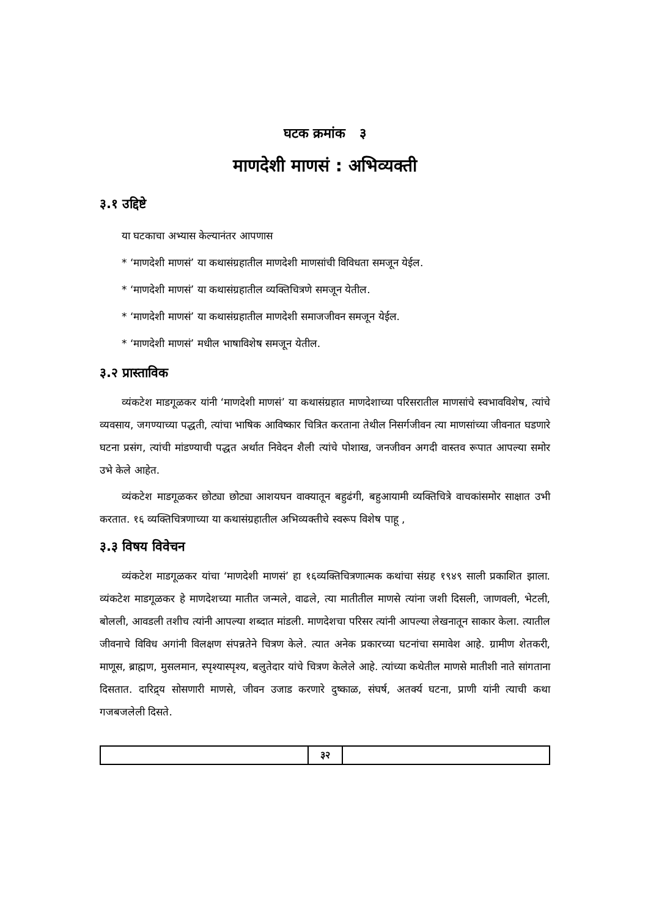घटक क्रमांक ३
माणदेशी माणसं : अभिव्यक्ती
३.१ उद्दिष्टे
या घटकाचा अभ्यास केल्यानंतर आपणास
* ‘माणदेशी माणसं’ या कथासंग्रहातील माणदेशी माणसांची विविधता समजून येईल.
* ‘माणदेशी माणसं’ या कथासंग्रहातील व्यक्तिचित्रणे समजून येतील.
* ‘माणदेशी माणसं’ या कथासंग्रहातील माणदेशी समाजजीवन समजून येईल.
* ‘माणदेशी माणसं’ मधील भाषाविशेष समजून येतील.
३.२ प्रास्ताविक
व्यंकटेश माडगूळकर यांनी ‘माणदेशी माणसं’ या कथासंग्रहात माणदेशाच्या परिसरातील माणसांचे स्वभावविशेष, त्यांचे व्यवसाय, जगण्याच्या पद्धती, त्यांचा भाषिक आविष्कार चित्रित करताना तेथील निसर्गजीवन त्या माणसांच्या जीवनात घडणारे घटना प्रसंग, त्यांची मांडण्याची पद्धत अर्थात निवेदन शैली त्यांचे पोशाख, जनजीवन अगदी वास्तव रूपात आपल्या समोर उभे केले आहेत.
व्यंकटेश माडगूळकर छोट्या छोट्या आशयघन वाक्यातून बहुढंगी, बहुआयामी व्यक्तिचित्रे वाचकांसमोर साक्षात उभी करतात. १६ व्यक्तिचित्रणाच्या या कथासंग्रहातील अभिव्यक्तीचे स्वरूप विशेष पाहू ,
३.३ विषय विवेचन
व्यंकटेश माडगूळकर यांचा ‘माणदेशी माणसं’ हा १६व्यक्तिचित्रणात्मक कथांचा संग्रह १९४९ साली प्रकाशित झाला. व्यंकटेश माडगूळकर हे माणदेशच्या मातीत जन्मले, वाढले, त्या मातीतील माणसे त्यांना जशी दिसली, जाणवली, भेटली, बोलली, आवडली तशीच त्यांनी आपल्या शब्दात मांडली. माणदेशचा परिसर त्यांनी आपल्या लेखनातून साकार केला. त्यातील जीवनाचे विविध अगांनी विलक्षण संपन्नतेने चित्रण केले. त्यात अनेक प्रकारच्या घटनांचा समावेश आहे. ग्रामीण शेतकरी, माणूस, ब्राह्मण, मुसलमान, स्पृश्यास्पृश्य, बलुतेदार यांचे चित्रण केलेले आहे. त्यांच्या कथेतील माणसे मातीशी नाते सांगताना दिसतात. दारिद्र्य सोसणारी माणसे, जीवन उजाड करणारे दुष्काळ, संघर्ष, अतर्क्य घटना, प्राणी यांनी त्याची कथा गजबजलेली दिसते.
३२